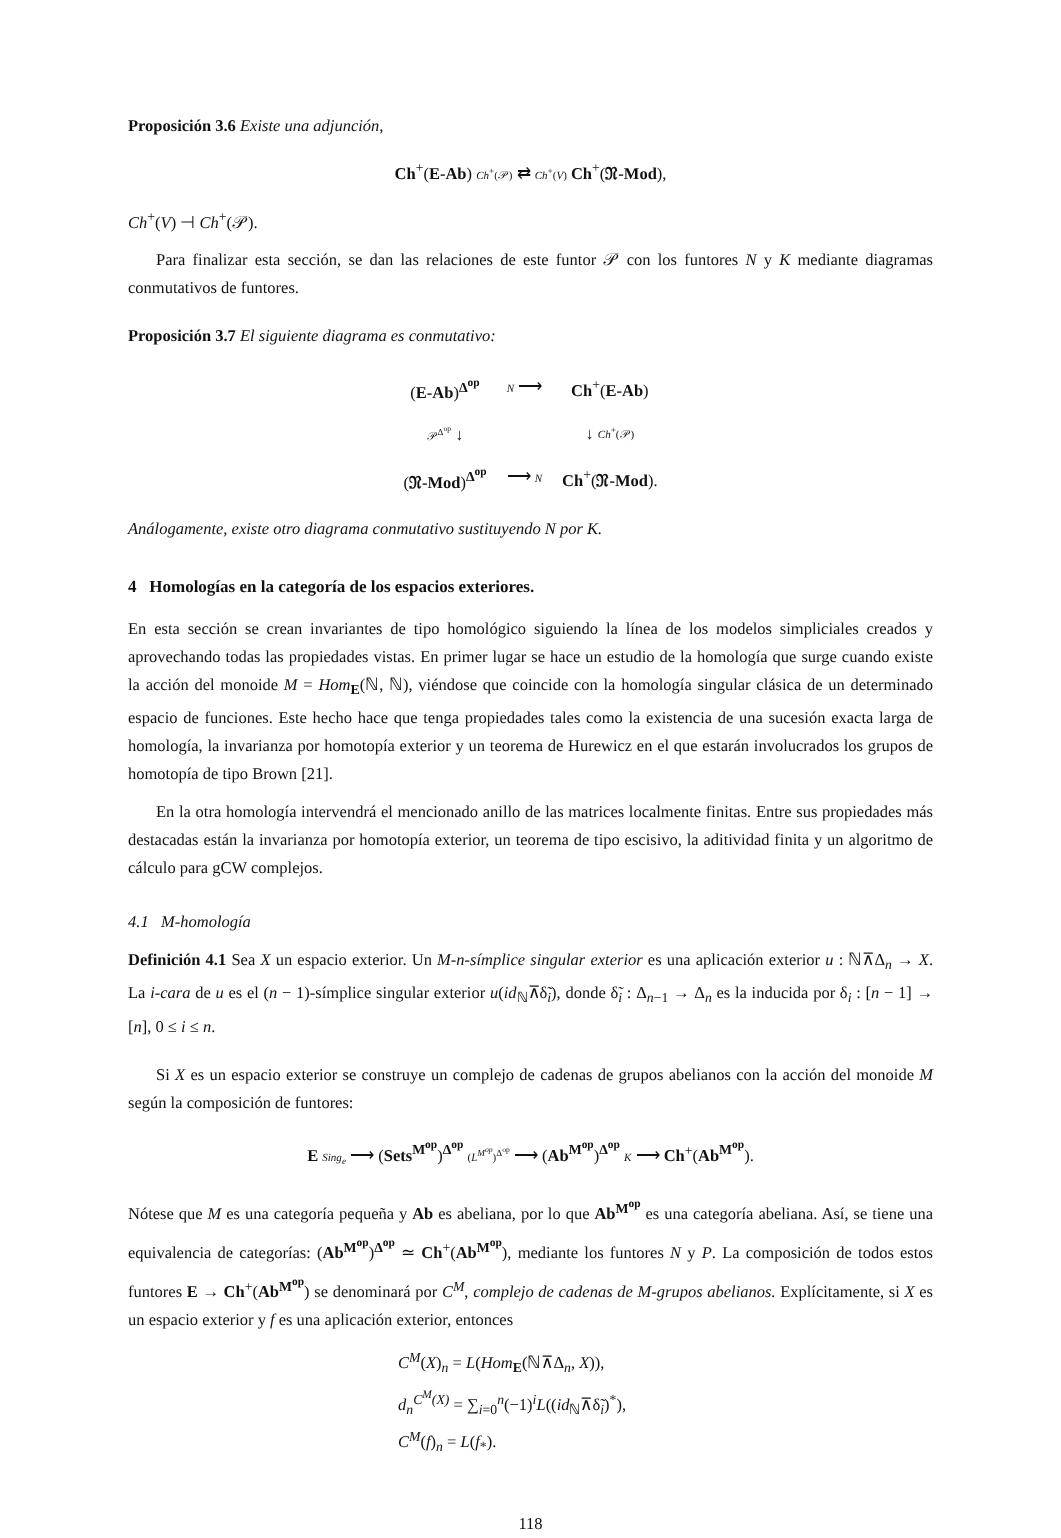Proposición 3.6 Existe una adjunción,
Ch<sup>+</sup>(E-Ab) Ch<sup>+</sup>(𝒫) ⇄ Ch<sup>+</sup>(V) Ch<sup>+</sup>(𝔑-Mod),
Ch<sup>+</sup>(V) ⊣ Ch<sup>+</sup>(𝒫).
Para finalizar esta sección, se dan las relaciones de este funtor 𝒫 con los funtores N y K mediante diagramas conmutativos de funtores.
Proposición 3.7 El siguiente diagrama es conmutativo:
| ( E-Ab )<sup>Δ<sup>op</sup></sup> | N ⟶ | Ch<sup>+</sup>( E-Ab ) |
| 𝒫<sup>Δ<sup>op</sup></sup> ↓ | | ↓ Ch<sup>+</sup>(𝒫) |
| ( 𝔑-Mod )<sup>Δ<sup>op</sup></sup> | ⟶ N | Ch<sup>+</sup>( 𝔑-Mod ). |
Análogamente, existe otro diagrama conmutativo sustituyendo N por K.
4 Homologías en la categoría de los espacios exteriores.
En esta sección se crean invariantes de tipo homológico siguiendo la línea de los modelos simpliciales creados y aprovechando todas las propiedades vistas. En primer lugar se hace un estudio de la homología que surge cuando existe la acción del monoide M = Hom<sub>E</sub>(ℕ, ℕ), viéndose que coincide con la homología singular clásica de un determinado espacio de funciones. Este hecho hace que tenga propiedades tales como la existencia de una sucesión exacta larga de homología, la invarianza por homotopía exterior y un teorema de Hurewicz en el que estarán involucrados los grupos de homotopía de tipo Brown [21].
En la otra homología intervendrá el mencionado anillo de las matrices localmente finitas. Entre sus propiedades más destacadas están la invarianza por homotopía exterior, un teorema de tipo escisivo, la aditividad finita y un algoritmo de cálculo para gCW complejos.
4.1 M-homología
Definición 4.1 Sea X un espacio exterior. Un M-n-símplice singular exterior es una aplicación exterior u : ℕ⊼Δ<sub>n</sub> → X. La i-cara de u es el (n − 1)-símplice singular exterior u(id<sub>ℕ</sub>⊼δ̃<sub>i</sub>), donde δ̃<sub>i</sub> : Δ<sub>n−1</sub> → Δ<sub>n</sub> es la inducida por δ<sub>i</sub> : [n − 1] → [n], 0 ≤ i ≤ n.
Si X es un espacio exterior se construye un complejo de cadenas de grupos abelianos con la acción del monoide M según la composición de funtores:
E Sing<sub>e</sub> ⟶ (Sets<sup>M<sup>op</sup></sup>)<sup>Δ<sup>op</sup></sup> (L<sup>M<sup>op</sup></sup>)<sup>Δ<sup>op</sup></sup> ⟶ (Ab<sup>M<sup>op</sup></sup>)<sup>Δ<sup>op</sup></sup> K ⟶ Ch<sup>+</sup>(Ab<sup>M<sup>op</sup></sup>).
Nótese que M es una categoría pequeña y Ab es abeliana, por lo que Ab<sup>M<sup>op</sup></sup> es una categoría abeliana. Así, se tiene una equivalencia de categorías: (Ab<sup>M<sup>op</sup></sup>)<sup>Δ<sup>op</sup></sup> ≃ Ch<sup>+</sup>(Ab<sup>M<sup>op</sup></sup>), mediante los funtores N y P. La composición de todos estos funtores E → Ch<sup>+</sup>(Ab<sup>M<sup>op</sup></sup>) se denominará por C<sup>M</sup>, complejo de cadenas de M-grupos abelianos. Explícitamente, si X es un espacio exterior y f es una aplicación exterior, entonces
C<sup>M</sup>(X)<sub>n</sub> = L(Hom<sub>E</sub>(ℕ⊼Δ<sub>n</sub>, X)),
d<sub>n</sub><sup>C<sup>M</sup>(X)</sup> = ∑<sub>i=0</sub><sup>n</sup>(−1)<sup>i</sup>L((id<sub>ℕ</sub>⊼δ̃<sub>i</sub>)<sup>*</sup>),
C<sup>M</sup>(f)<sub>n</sub> = L(f<sub>*</sub>).
118